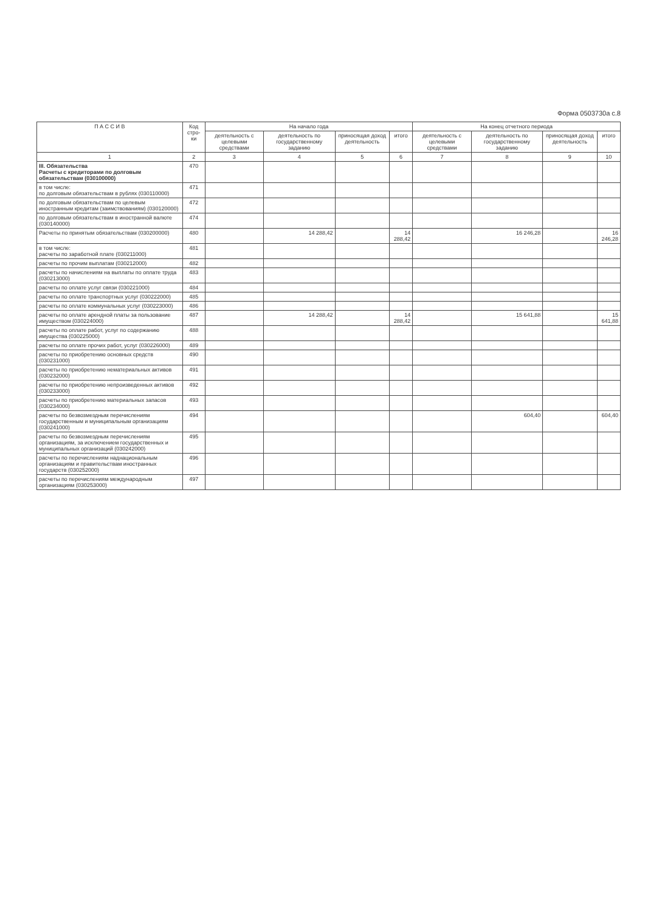Форма 0503730а с.8
| П А С С И В | Код стро-ки | На начало года | | | | На конец отчетного периода | | | |
| --- | --- | --- | --- | --- | --- | --- | --- | --- | --- |
| | | деятельность с целевыми средствами | деятельность по государственному заданию | приносящая доход деятельность | итого | деятельность с целевыми средствами | деятельность по государственному заданию | приносящая доход деятельность | итого |
| 1 | 2 | 3 | 4 | 5 | 6 | 7 | 8 | 9 | 10 |
| III. Обязательства Расчеты с кредиторами по долговым обязательствам (030100000) | 470 | | | | | | | | |
| в том числе: по долговым обязательствам в рублях (030110000) | 471 | | | | | | | | |
| по долговым обязательствам по целевым иностранным кредитам (заимствованиям) (030120000) | 472 | | | | | | | | |
| по долговым обязательствам в иностранной валюте (030140000) | 474 | | | | | | | | |
| Расчеты по принятым обязательствам (030200000) | 480 | | 14 288,42 | | 14 288,42 | | 16 246,28 | | 16 246,28 |
| в том числе: расчеты по заработной плате (030211000) | 481 | | | | | | | | |
| расчеты по прочим выплатам (030212000) | 482 | | | | | | | | |
| расчеты по начислениям на выплаты по оплате труда (030213000) | 483 | | | | | | | | |
| расчеты по оплате услуг связи (030221000) | 484 | | | | | | | | |
| расчеты по оплате транспортных услуг (030222000) | 485 | | | | | | | | |
| расчеты по оплате коммунальных услуг (030223000) | 486 | | | | | | | | |
| расчеты по оплате арендной платы за пользование имуществом (030224000) | 487 | | 14 288,42 | | 14 288,42 | | 15 641,88 | | 15 641,88 |
| расчеты по оплате работ, услуг по содержанию имущества (030225000) | 488 | | | | | | | | |
| расчеты по оплате прочих работ, услуг (030226000) | 489 | | | | | | | | |
| расчеты по приобретению основных средств (030231000) | 490 | | | | | | | | |
| расчеты по приобретению нематериальных активов (030232000) | 491 | | | | | | | | |
| расчеты по приобретению непроизведенных активов (030233000) | 492 | | | | | | | | |
| расчеты по приобретению материальных запасов (030234000) | 493 | | | | | | | | |
| расчеты по безвозмездным перечислениям государственным и муниципальным организациям (030241000) | 494 | | | | | | 604,40 | | 604,40 |
| расчеты по безвозмездным перечислениям организациям, за исключением государственных и муниципальных организаций (030242000) | 495 | | | | | | | | |
| расчеты по перечислениям наднациональным организациям и правительствам иностранных государств (030252000) | 496 | | | | | | | | |
| расчеты по перечислениям международным организациям (030253000) | 497 | | | | | | | | |